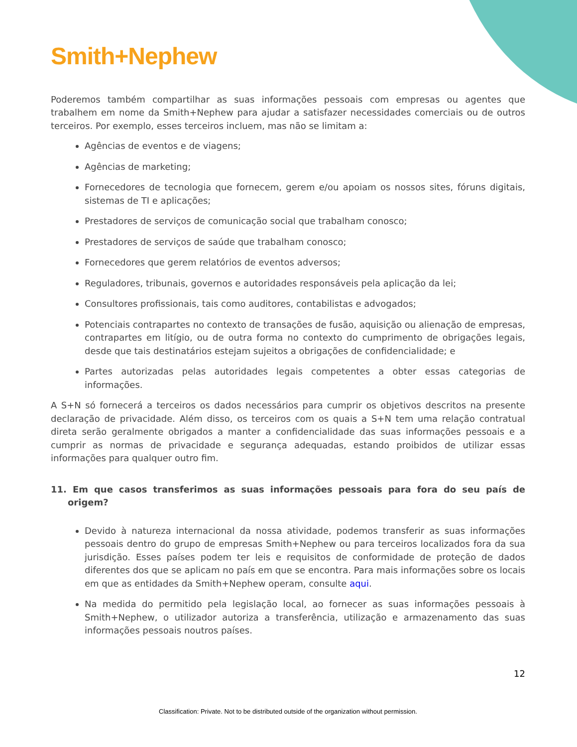Smith+Nephew
Poderemos também compartilhar as suas informações pessoais com empresas ou agentes que trabalhem em nome da Smith+Nephew para ajudar a satisfazer necessidades comerciais ou de outros terceiros. Por exemplo, esses terceiros incluem, mas não se limitam a:
Agências de eventos e de viagens;
Agências de marketing;
Fornecedores de tecnologia que fornecem, gerem e/ou apoiam os nossos sites, fóruns digitais, sistemas de TI e aplicações;
Prestadores de serviços de comunicação social que trabalham conosco;
Prestadores de serviços de saúde que trabalham conosco;
Fornecedores que gerem relatórios de eventos adversos;
Reguladores, tribunais, governos e autoridades responsáveis pela aplicação da lei;
Consultores profissionais, tais como auditores, contabilistas e advogados;
Potenciais contrapartes no contexto de transações de fusão, aquisição ou alienação de empresas, contrapartes em litígio, ou de outra forma no contexto do cumprimento de obrigações legais, desde que tais destinatários estejam sujeitos a obrigações de confidencialidade; e
Partes autorizadas pelas autoridades legais competentes a obter essas categorias de informações.
A S+N só fornecerá a terceiros os dados necessários para cumprir os objetivos descritos na presente declaração de privacidade. Além disso, os terceiros com os quais a S+N tem uma relação contratual direta serão geralmente obrigados a manter a confidencialidade das suas informações pessoais e a cumprir as normas de privacidade e segurança adequadas, estando proibidos de utilizar essas informações para qualquer outro fim.
11. Em que casos transferimos as suas informações pessoais para fora do seu país de origem?
Devido à natureza internacional da nossa atividade, podemos transferir as suas informações pessoais dentro do grupo de empresas Smith+Nephew ou para terceiros localizados fora da sua jurisdição. Esses países podem ter leis e requisitos de conformidade de proteção de dados diferentes dos que se aplicam no país em que se encontra. Para mais informações sobre os locais em que as entidades da Smith+Nephew operam, consulte aqui.
Na medida do permitido pela legislação local, ao fornecer as suas informações pessoais à Smith+Nephew, o utilizador autoriza a transferência, utilização e armazenamento das suas informações pessoais noutros países.
12
Classification: Private. Not to be distributed outside of the organization without permission.